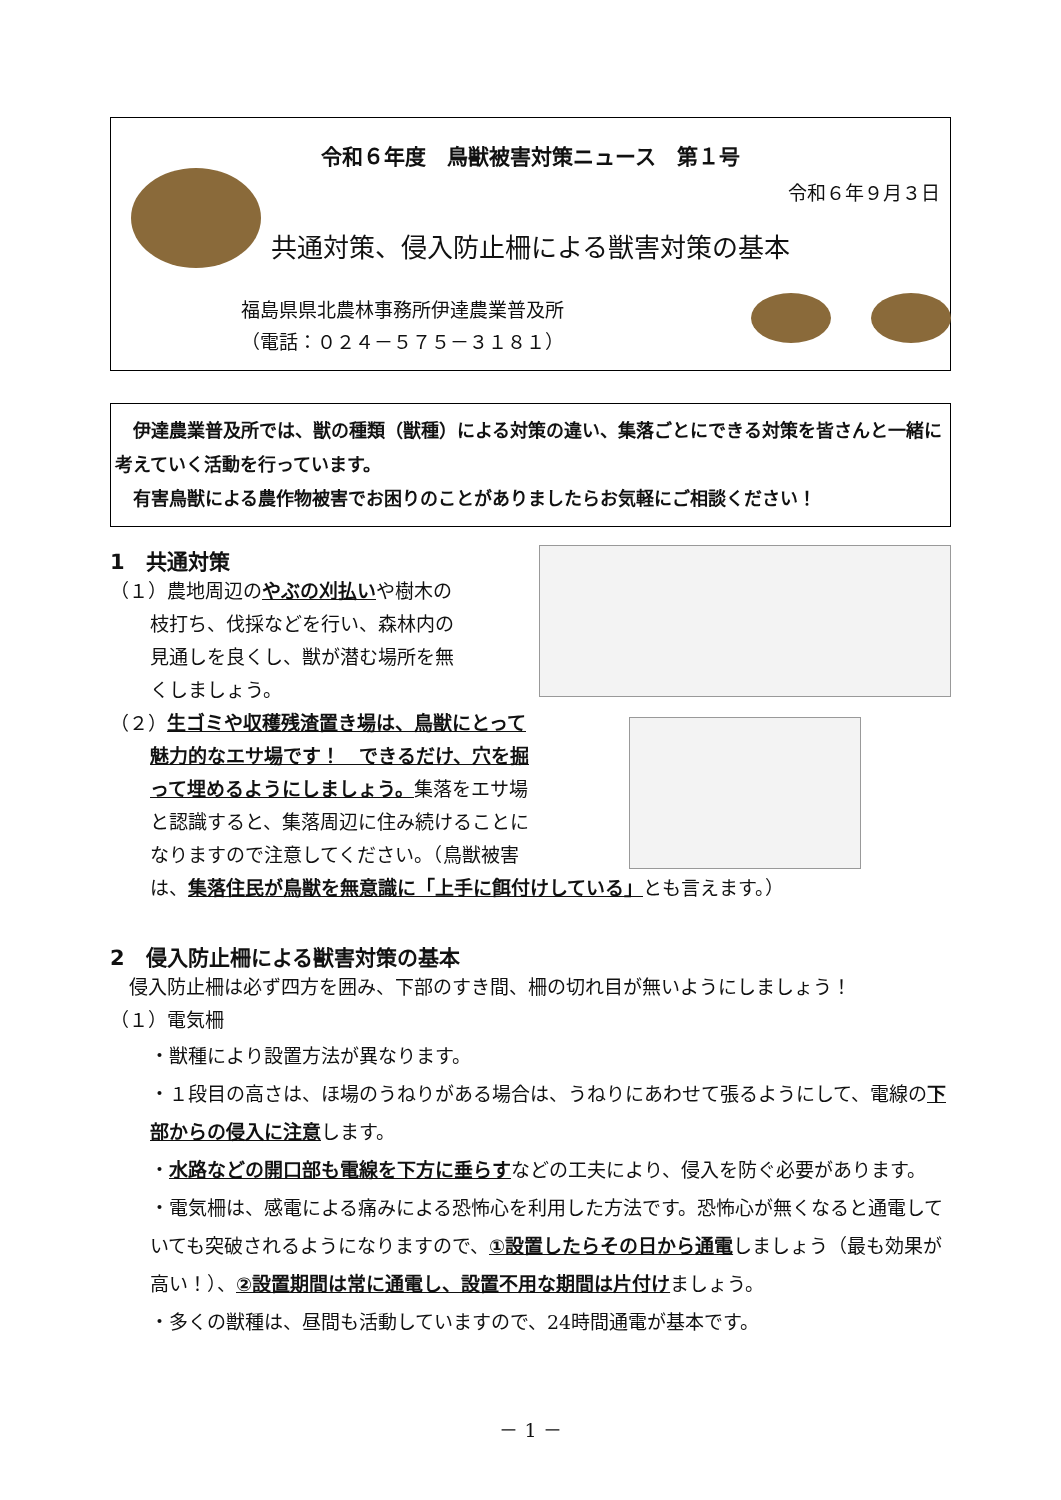令和６年度　鳥獣被害対策ニュース　第１号
令和６年９月３日
共通対策、侵入防止柵による獣害対策の基本
福島県県北農林事務所伊達農業普及所
（電話：０２４－５７５－３１８１）
　伊達農業普及所では、獣の種類（獣種）による対策の違い、集落ごとにできる対策を皆さんと一緒に考えていく活動を行っています。
　有害鳥獣による農作物被害でお困りのことがありましたらお気軽にご相談ください！
1　共通対策
（１）農地周辺のやぶの刈払いや樹木の
枝打ち、伐採などを行い、森林内の
見通しを良くし、獣が潜む場所を無
くしましょう。
（２）生ゴミや収穫残渣置き場は、鳥獣にとって
魅力的なエサ場です！　できるだけ、穴を掘
って埋めるようにしましょう。集落をエサ場
と認識すると、集落周辺に住み続けることに
なりますので注意してください。（鳥獣被害
は、集落住民が鳥獣を無意識に「上手に餌付けしている」とも言えます。）
2　侵入防止柵による獣害対策の基本
　侵入防止柵は必ず四方を囲み、下部のすき間、柵の切れ目が無いようにしましょう！
（１）電気柵
・獣種により設置方法が異なります。
・１段目の高さは、ほ場のうねりがある場合は、うねりにあわせて張るようにして、電線の下部からの侵入に注意します。
・水路などの開口部も電線を下方に垂らすなどの工夫により、侵入を防ぐ必要があります。
・電気柵は、感電による痛みによる恐怖心を利用した方法です。恐怖心が無くなると通電していても突破されるようになりますので、①設置したらその日から通電しましょう（最も効果が高い！）、②設置期間は常に通電し、設置不用な期間は片付けましょう。
・多くの獣種は、昼間も活動していますので、24時間通電が基本です。
－ 1 －